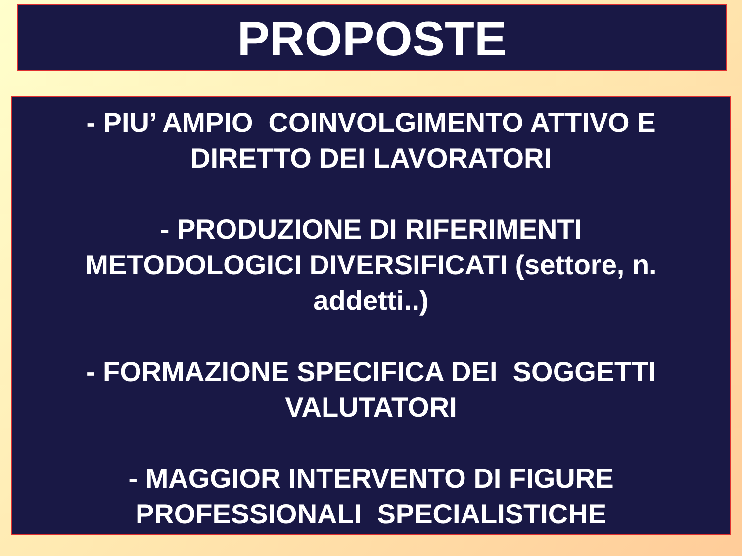PROPOSTE
- PIU’ AMPIO COINVOLGIMENTO ATTIVO E
DIRETTO DEI LAVORATORI
- PRODUZIONE DI RIFERIMENTI
METODOLOGICI DIVERSIFICATI (settore, n.
addetti..)
- FORMAZIONE SPECIFICA DEI SOGGETTI
VALUTATORI
- MAGGIOR INTERVENTO DI FIGURE
PROFESSIONALI SPECIALISTICHE